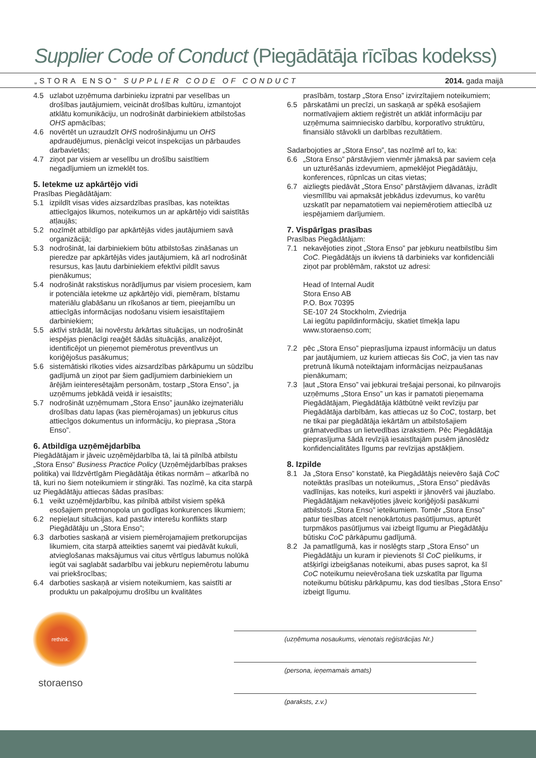Supplier Code of Conduct (Piegādātāja rīcības kodekss)
„STORA ENSO” SUPPLIER CODE OF CONDUCT 2014. gada maijā
4.5 uzlabot uzņēmuma darbinieku izpratni par veselības un drošības jautājumiem, veicināt drošības kultūru, izmantojot atklātu komunikāciju, un nodrošināt darbiniekiem atbilstošas OHS apmācības;
4.6 novērtēt un uzraudzīt OHS nodrošinājumu un OHS apdraudējumus, pienācīgi veicot inspekcijas un pārbaudes darbavietās;
4.7 ziņot par visiem ar veselību un drošību saistītiem negadījumiem un izmeklēt tos.
5. Ietekme uz apkārtējo vidi
Prasības Piegādātājam:
5.1 izpildīt visas vides aizsardzības prasības, kas noteiktas attiecīgajos likumos, noteikumos un ar apkārtējo vidi saistītās atļaujās;
5.2 nozīmēt atbildīgo par apkārtējās vides jautājumiem savā organizācijā;
5.3 nodrošināt, lai darbiniekiem būtu atbilstošas zināšanas un pieredze par apkārtējās vides jautājumiem, kā arī nodrošināt resursus, kas ļautu darbiniekiem efektīvi pildīt savus pienākumus;
5.4 nodrošināt rakstiskus norādījumus par visiem procesiem, kam ir potenciāla ietekme uz apkārtējo vidi, piemēram, bīstamu materiālu glabāšanu un rīkošanos ar tiem, pieejamību un attiecīgās informācijas nodošanu visiem iesaistītajiem darbiniekiem;
5.5 aktīvi strādāt, lai novērstu ārkārtas situācijas, un nodrošināt iespējas pienācīgi reaģēt šādās situācijās, analizējot, identificējot un pieņemot piemērotus preventīvus un koriģējošus pasākumus;
5.6 sistemātiski rīkoties vides aizsardzības pārkāpumu un sūdzību gadījumā un ziņot par šiem gadījumiem darbiniekiem un ārējām ieinteresētajām personām, tostarp „Stora Enso”, ja uzņēmums jebkādā veidā ir iesaistīts;
5.7 nodrošināt uzņēmumam „Stora Enso” jaunāko izejmateriālu drošības datu lapas (kas piemērojamas) un jebkurus citus attiecīgos dokumentus un informāciju, ko pieprasa „Stora Enso”.
6. Atbildīga uzņēmējdarbība
Piegādātājam ir jāveic uzņēmējdarbība tā, lai tā pilnībā atbilstu „Stora Enso” Business Practice Policy (Uzņēmējdarbības prakses politika) vai līdzvērtīgām Piegādātāja ētikas normām – atkarībā no tā, kuri no šiem noteikumiem ir stingrāki. Tas nozīmē, ka cita starpā uz Piegādātāju attiecas šādas prasības:
6.1 veikt uzņēmējdarbību, kas pilnībā atbilst visiem spēkā esošajiem pretmonopola un godīgas konkurences likumiem;
6.2 nepieļaut situācijas, kad pastāv interešu konflikts starp Piegādātāju un „Stora Enso”;
6.3 darboties saskaņā ar visiem piemērojamajiem pretkorupcijas likumiem, cita starpā atteikties saņemt vai piedāvāt kukuli, atvieglošanas maksājumus vai citus vērtīgus labumus nolūkā iegūt vai saglabāt sadarbību vai jebkuru nepiemērotu labumu vai priekšrocības;
6.4 darboties saskaņā ar visiem noteikumiem, kas saistīti ar produktu un pakalpojumu drošību un kvalitātes
prasībām, tostarp „Stora Enso” izvirzītajiem noteikumiem;
6.5 pārskatāmi un precīzi, un saskaņā ar spēkā esošajiem normatīvajiem aktiem reģistrēt un atklāt informāciju par uzņēmuma saimniecisko darbību, korporatīvo struktūru, finansiālo stāvokli un darbības rezultātiem.
Sadarbojoties ar „Stora Enso”, tas nozīmē arī to, ka:
6.6 „Stora Enso” pārstāvjiem vienmēr jāmaksā par saviem ceļa un uzturēšanās izdevumiem, apmeklējot Piegādātāju, konferences, rūpnīcas un citas vietas;
6.7 aizliegts piedāvāt „Stora Enso” pārstāvjiem dāvanas, izrādīt viesmīlību vai apmaksāt jebkādus izdevumus, ko varētu uzskatīt par nepamatotiem vai nepiemērotiem attiecībā uz iespējamiem darījumiem.
7. Vispārīgas prasības
Prasības Piegādātājam:
7.1 nekavējoties ziņot „Stora Enso” par jebkuru neatbilstību šim CoC. Piegādātājs un ikviens tā darbinieks var konfidenciāli ziņot par problēmām, rakstot uz adresi:
Head of Internal Audit
Stora Enso AB
P.O. Box 70395
SE-107 24 Stockholm, Zviedrija
Lai iegūtu papildinformāciju, skatiet tīmekļa lapu www.storaenso.com;
7.2 pēc „Stora Enso” pieprasījuma izpaust informāciju un datus par jautājumiem, uz kuriem attiecas šis CoC, ja vien tas nav pretrunā likumā noteiktajam informācijas neizpaušanas pienākumam;
7.3 ļaut „Stora Enso” vai jebkurai trešajai personai, ko pilnvarojis uzņēmums „Stora Enso” un kas ir pamatoti pieņemama Piegādātājam, Piegādātāja klātbūtnē veikt revīziju par Piegādātāja darbībām, kas attiecas uz šo CoC, tostarp, bet ne tikai par piegādātāja iekārtām un atbilstošajiem grāmatvedības un lietvedības izrakstiem. Pēc Piegādātāja pieprasījuma šādā revīzijā iesaistītajām pusēm jānoslēdz konfidencialitātes līgums par revīzijas apstākļiem.
8. Izpilde
8.1 Ja „Stora Enso” konstatē, ka Piegādātājs neievēro šajā CoC noteiktās prasības un noteikumus, „Stora Enso” piedāvās vadlīnijas, kas noteiks, kuri aspekti ir jānovērš vai jāuzlabo. Piegādātājam nekavējoties jāveic koriģējoši pasākumi atbilstoši „Stora Enso” ieteikumiem. Tomēr „Stora Enso” patur tiesības atcelt nenokārtotus pasūtījumus, apturēt turpmākos pasūtījumus vai izbeigt līgumu ar Piegādātāju būtisku CoC pārkāpumu gadījumā.
8.2 Ja pamatlīgumā, kas ir noslēgts starp „Stora Enso” un Piegādātāju un kuram ir pievienots šī CoC pielikums, ir atšķirīgi izbeigšanas noteikumi, abas puses saprot, ka šī CoC noteikumu neievērošana tiek uzskatīta par līguma noteikumu būtisku pārkāpumu, kas dod tiesības „Stora Enso” izbeigt līgumu.
rethink.
storaenso
(uzņēmuma nosaukums, vienotais reģistrācijas Nr.)
(persona, ieņemamais amats)
(paraksts, z.v.)